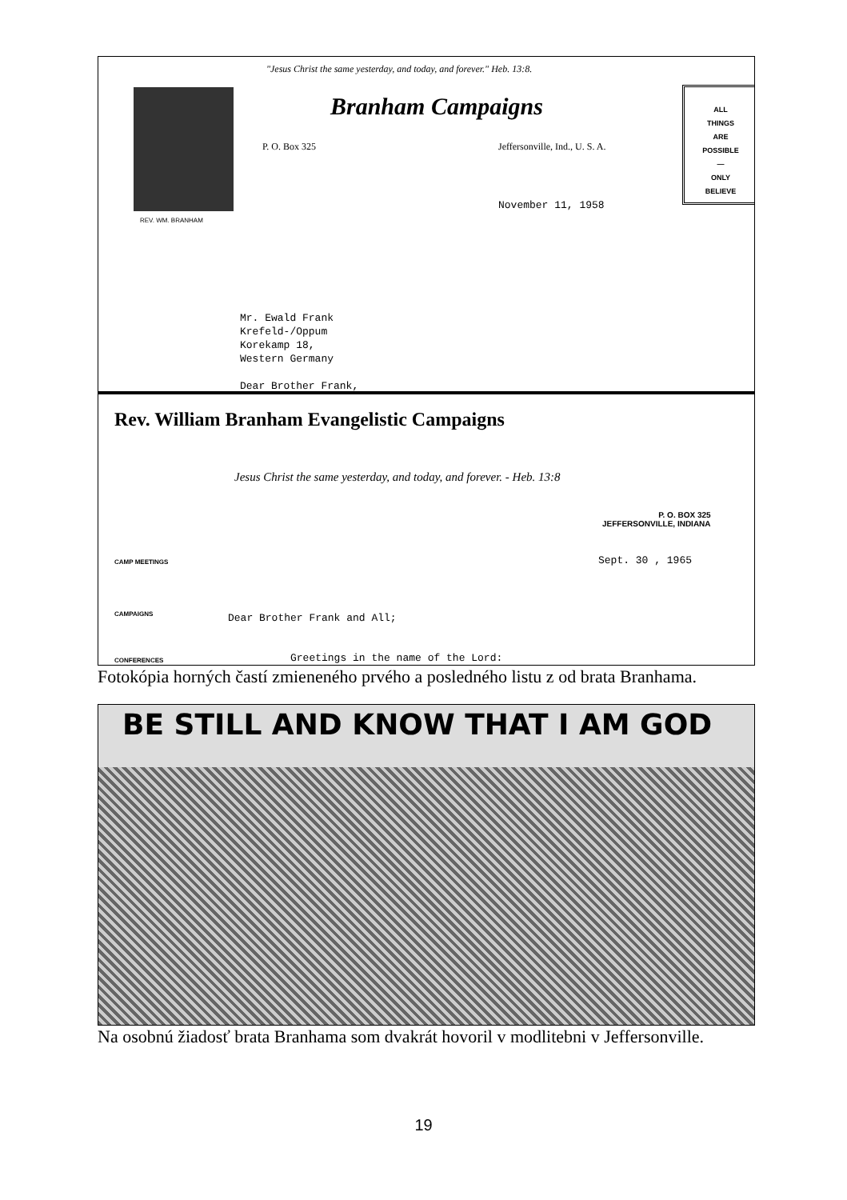"Jesus Christ the same yesterday, and today, and forever." Heb. 13:8.
REV. WM. BRANHAM
Branham Campaigns
P. O. Box 325 Jeffersonville, Ind., U. S. A.
ALL
THINGS
ARE
POSSIBLE
—
ONLY
BELIEVE
November 11, 1958
Mr. Ewald Frank
Krefeld-/Oppum
Korekamp 18,
Western Germany
Dear Brother Frank,
Rev. William Branham Evangelistic Campaigns
Jesus Christ the same yesterday, and today, and forever. - Heb. 13:8
P. O. BOX 325
JEFFERSONVILLE, INDIANA
CAMP MEETINGS Sept. 30 , 1965
CAMPAIGNS Dear Brother Frank and All;
CONFERENCES
Greetings in the name of the Lord:
Fotokópia horných častí zmieneného prvého a posledného listu z od brata Branhama.
BE STILL AND KNOW THAT I AM GOD
Na osobnú žiadosť brata Branhama som dvakrát hovoril v modlitebni v Jeffersonville.
19